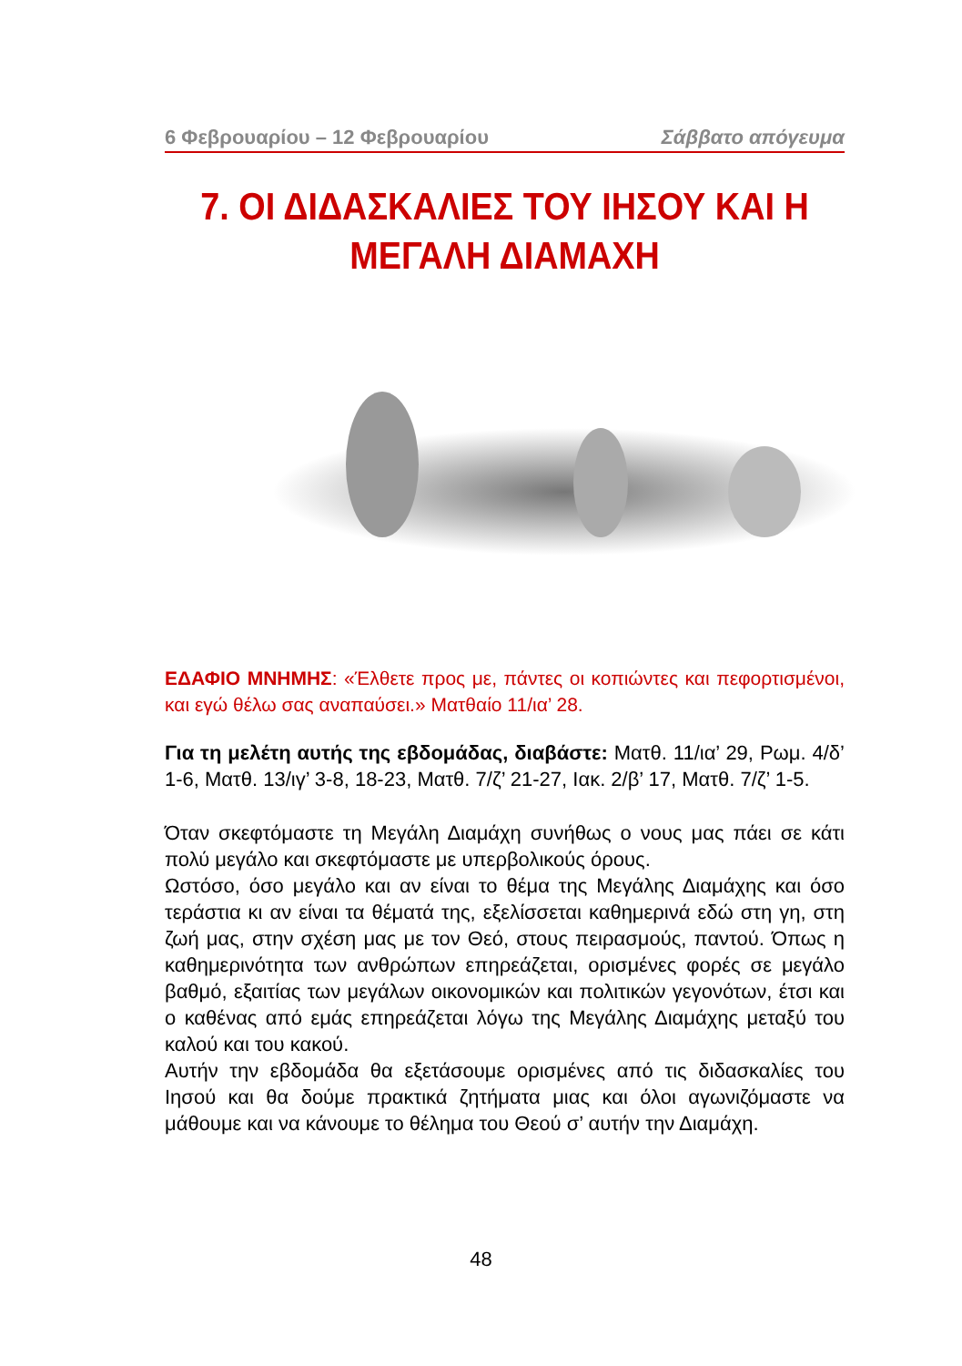6 Φεβρουαρίου – 12 Φεβρουαρίου Σάββατο απόγευμα
7. ΟΙ ΔΙΔΑΣΚΑΛΙΕΣ ΤΟΥ ΙΗΣΟΥ ΚΑΙ Η ΜΕΓΑΛΗ ΔΙΑΜΑΧΗ
ΕΔΑΦΙΟ ΜΝΗΜΗΣ: «Έλθετε προς με, πάντες οι κοπιώντες και πεφορτισμένοι, και εγώ θέλω σας αναπαύσει.» Ματθαίο 11/ια’ 28.
Για τη μελέτη αυτής της εβδομάδας, διαβάστε: Ματθ. 11/ια’ 29, Ρωμ. 4/δ’ 1-6, Ματθ. 13/ιγ’ 3-8, 18-23, Ματθ. 7/ζ’ 21-27, Ιακ. 2/β’ 17, Ματθ. 7/ζ’ 1-5.
Όταν σκεφτόμαστε τη Μεγάλη Διαμάχη συνήθως ο νους μας πάει σε κάτι πολύ μεγάλο και σκεφτόμαστε με υπερβολικούς όρους.
Ωστόσο, όσο μεγάλο και αν είναι το θέμα της Μεγάλης Διαμάχης και όσο τεράστια κι αν είναι τα θέματά της, εξελίσσεται καθημερινά εδώ στη γη, στη ζωή μας, στην σχέση μας με τον Θεό, στους πειρασμούς, παντού. Όπως η καθημερινότητα των ανθρώπων επηρεάζεται, ορισμένες φορές σε μεγάλο βαθμό, εξαιτίας των μεγάλων οικονομικών και πολιτικών γεγονότων, έτσι και ο καθένας από εμάς επηρεάζεται λόγω της Μεγάλης Διαμάχης μεταξύ του καλού και του κακού.
Αυτήν την εβδομάδα θα εξετάσουμε ορισμένες από τις διδασκαλίες του Ιησού και θα δούμε πρακτικά ζητήματα μιας και όλοι αγωνιζόμαστε να μάθουμε και να κάνουμε το θέλημα του Θεού σ’ αυτήν την Διαμάχη.
48